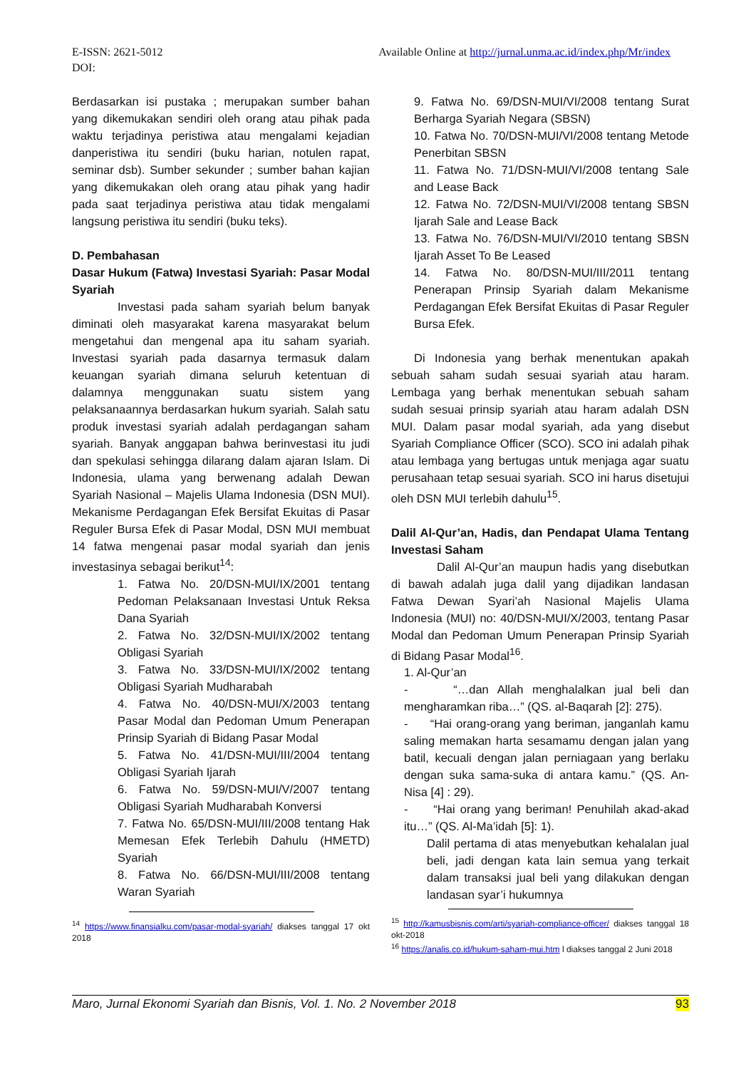Available Online at http://jurnal.unma.ac.id/index.php/Mr/index E-ISSN: 2621-5012
DOI:
Berdasarkan isi pustaka ; merupakan sumber bahan yang dikemukakan sendiri oleh orang atau pihak pada waktu terjadinya peristiwa atau mengalami kejadian danperistiwa itu sendiri (buku harian, notulen rapat, seminar dsb). Sumber sekunder ; sumber bahan kajian yang dikemukakan oleh orang atau pihak yang hadir pada saat terjadinya peristiwa atau tidak mengalami langsung peristiwa itu sendiri (buku teks).
D. Pembahasan
Dasar Hukum (Fatwa) Investasi Syariah: Pasar Modal Syariah
Investasi pada saham syariah belum banyak diminati oleh masyarakat karena masyarakat belum mengetahui dan mengenal apa itu saham syariah. Investasi syariah pada dasarnya termasuk dalam keuangan syariah dimana seluruh ketentuan di dalamnya menggunakan suatu sistem yang pelaksanaannya berdasarkan hukum syariah. Salah satu produk investasi syariah adalah perdagangan saham syariah. Banyak anggapan bahwa berinvestasi itu judi dan spekulasi sehingga dilarang dalam ajaran Islam. Di Indonesia, ulama yang berwenang adalah Dewan Syariah Nasional – Majelis Ulama Indonesia (DSN MUI). Mekanisme Perdagangan Efek Bersifat Ekuitas di Pasar Reguler Bursa Efek di Pasar Modal, DSN MUI membuat 14 fatwa mengenai pasar modal syariah dan jenis investasinya sebagai berikut<sup>14</sup>:
1. Fatwa No. 20/DSN-MUI/IX/2001 tentang Pedoman Pelaksanaan Investasi Untuk Reksa Dana Syariah
2. Fatwa No. 32/DSN-MUI/IX/2002 tentang Obligasi Syariah
3. Fatwa No. 33/DSN-MUI/IX/2002 tentang Obligasi Syariah Mudharabah
4. Fatwa No. 40/DSN-MUI/X/2003 tentang Pasar Modal dan Pedoman Umum Penerapan Prinsip Syariah di Bidang Pasar Modal
5. Fatwa No. 41/DSN-MUI/III/2004 tentang Obligasi Syariah Ijarah
6. Fatwa No. 59/DSN-MUI/V/2007 tentang Obligasi Syariah Mudharabah Konversi
7. Fatwa No. 65/DSN-MUI/III/2008 tentang Hak Memesan Efek Terlebih Dahulu (HMETD) Syariah
8. Fatwa No. 66/DSN-MUI/III/2008 tentang Waran Syariah
<sup>14</sup> https://www.finansialku.com/pasar-modal-syariah/ diakses tanggal 17 okt 2018
9. Fatwa No. 69/DSN-MUI/VI/2008 tentang Surat Berharga Syariah Negara (SBSN)
10. Fatwa No. 70/DSN-MUI/VI/2008 tentang Metode Penerbitan SBSN
11. Fatwa No. 71/DSN-MUI/VI/2008 tentang Sale and Lease Back
12. Fatwa No. 72/DSN-MUI/VI/2008 tentang SBSN Ijarah Sale and Lease Back
13. Fatwa No. 76/DSN-MUI/VI/2010 tentang SBSN Ijarah Asset To Be Leased
14. Fatwa No. 80/DSN-MUI/III/2011 tentang Penerapan Prinsip Syariah dalam Mekanisme Perdagangan Efek Bersifat Ekuitas di Pasar Reguler Bursa Efek.
Di Indonesia yang berhak menentukan apakah sebuah saham sudah sesuai syariah atau haram. Lembaga yang berhak menentukan sebuah saham sudah sesuai prinsip syariah atau haram adalah DSN MUI. Dalam pasar modal syariah, ada yang disebut Syariah Compliance Officer (SCO). SCO ini adalah pihak atau lembaga yang bertugas untuk menjaga agar suatu perusahaan tetap sesuai syariah. SCO ini harus disetujui oleh DSN MUI terlebih dahulu<sup>15</sup>.
Dalil Al-Qur’an, Hadis, dan Pendapat Ulama Tentang Investasi Saham
Dalil Al-Qur’an maupun hadis yang disebutkan di bawah adalah juga dalil yang dijadikan landasan Fatwa Dewan Syari’ah Nasional Majelis Ulama Indonesia (MUI) no: 40/DSN-MUI/X/2003, tentang Pasar Modal dan Pedoman Umum Penerapan Prinsip Syariah di Bidang Pasar Modal<sup>16</sup>.
1. Al-Qur’an
- “…dan Allah menghalalkan jual beli dan mengharamkan riba…” (QS. al-Baqarah [2]: 275).
- “Hai orang-orang yang beriman, janganlah kamu saling memakan harta sesamamu dengan jalan yang batil, kecuali dengan jalan perniagaan yang berlaku dengan suka sama-suka di antara kamu.” (QS. An-Nisa [4] : 29).
- “Hai orang yang beriman! Penuhilah akad-akad itu…” (QS. Al-Ma’idah [5]: 1).
Dalil pertama di atas menyebutkan kehalalan jual beli, jadi dengan kata lain semua yang terkait dalam transaksi jual beli yang dilakukan dengan landasan syar’i hukumnya
<sup>15</sup> http://kamusbisnis.com/arti/syariah-compliance-officer/ diakses tanggal 18 okt-2018
<sup>16</sup> https://analis.co.id/hukum-saham-mui.htm l diakses tanggal 2 Juni 2018
93 Maro, Jurnal Ekonomi Syariah dan Bisnis, Vol. 1. No. 2 November 2018